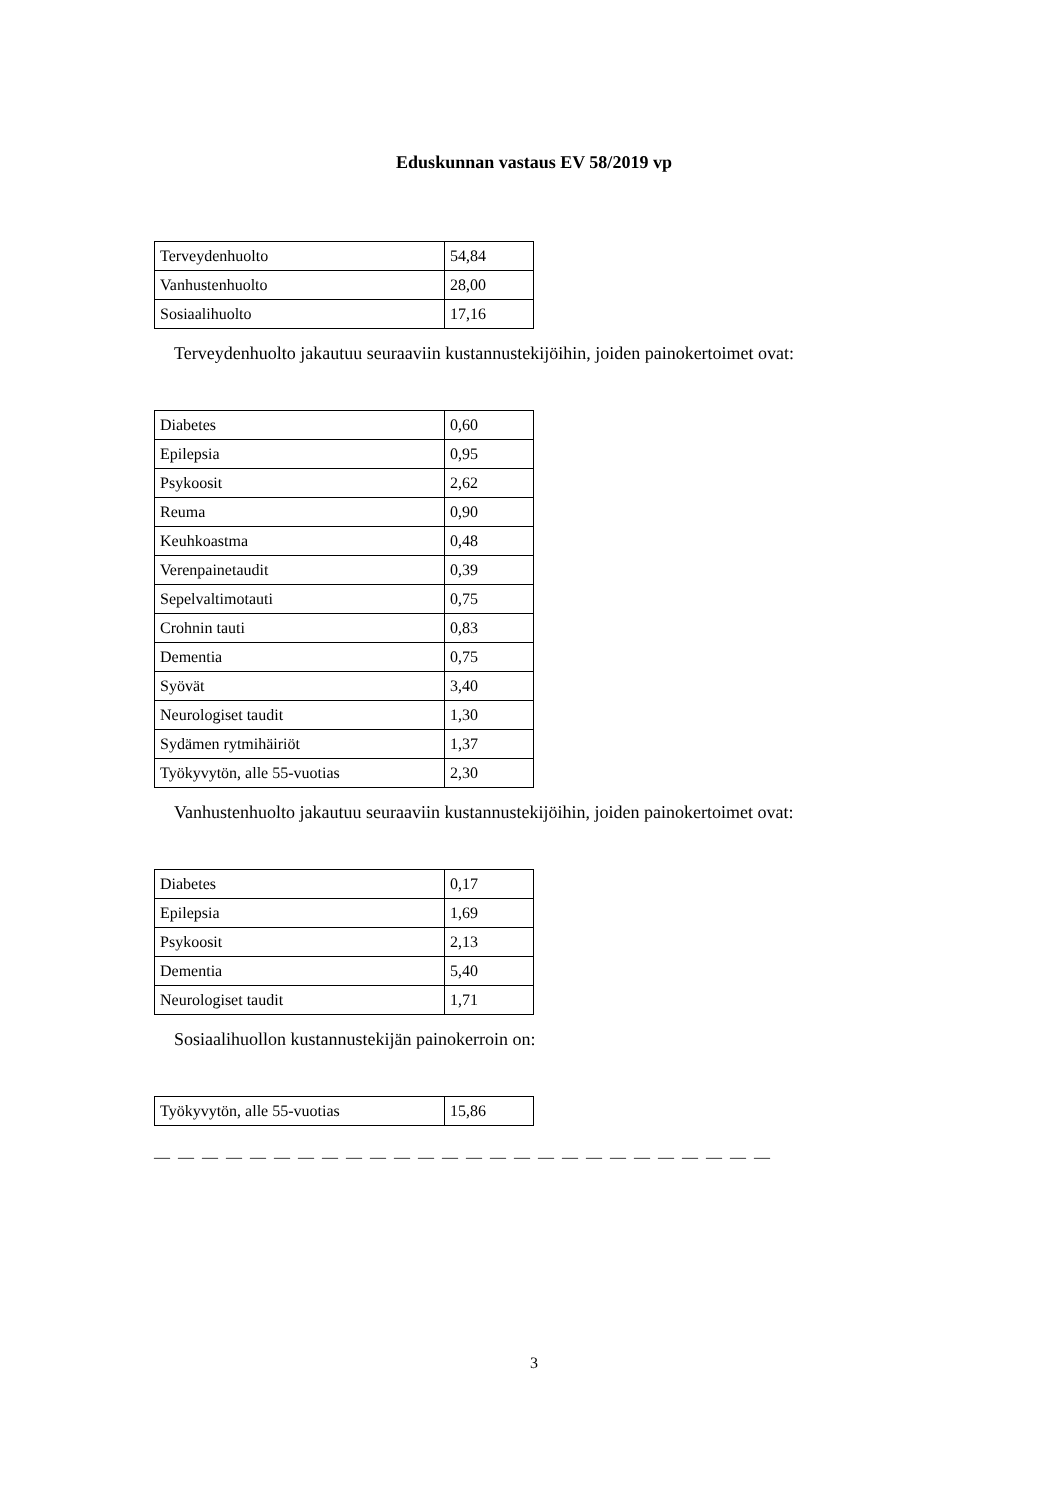Eduskunnan vastaus EV 58/2019 vp
| Terveydenhuolto | 54,84 |
| Vanhustenhuolto | 28,00 |
| Sosiaalihuolto | 17,16 |
Terveydenhuolto jakautuu seuraaviin kustannustekijöihin, joiden painokertoimet ovat:
| Diabetes | 0,60 |
| Epilepsia | 0,95 |
| Psykoosit | 2,62 |
| Reuma | 0,90 |
| Keuhkoastma | 0,48 |
| Verenpainetaudit | 0,39 |
| Sepelvaltimotauti | 0,75 |
| Crohnin tauti | 0,83 |
| Dementia | 0,75 |
| Syövät | 3,40 |
| Neurologiset taudit | 1,30 |
| Sydämen rytmihäiriöt | 1,37 |
| Työkyvytön, alle 55-vuotias | 2,30 |
Vanhustenhuolto jakautuu seuraaviin kustannustekijöihin, joiden painokertoimet ovat:
| Diabetes | 0,17 |
| Epilepsia | 1,69 |
| Psykoosit | 2,13 |
| Dementia | 5,40 |
| Neurologiset taudit | 1,71 |
Sosiaalihuollon kustannustekijän painokerroin on:
| Työkyvytön, alle 55-vuotias | 15,86 |
— — — — — — — — — — — — — — — — — — — — — — — — — —
3